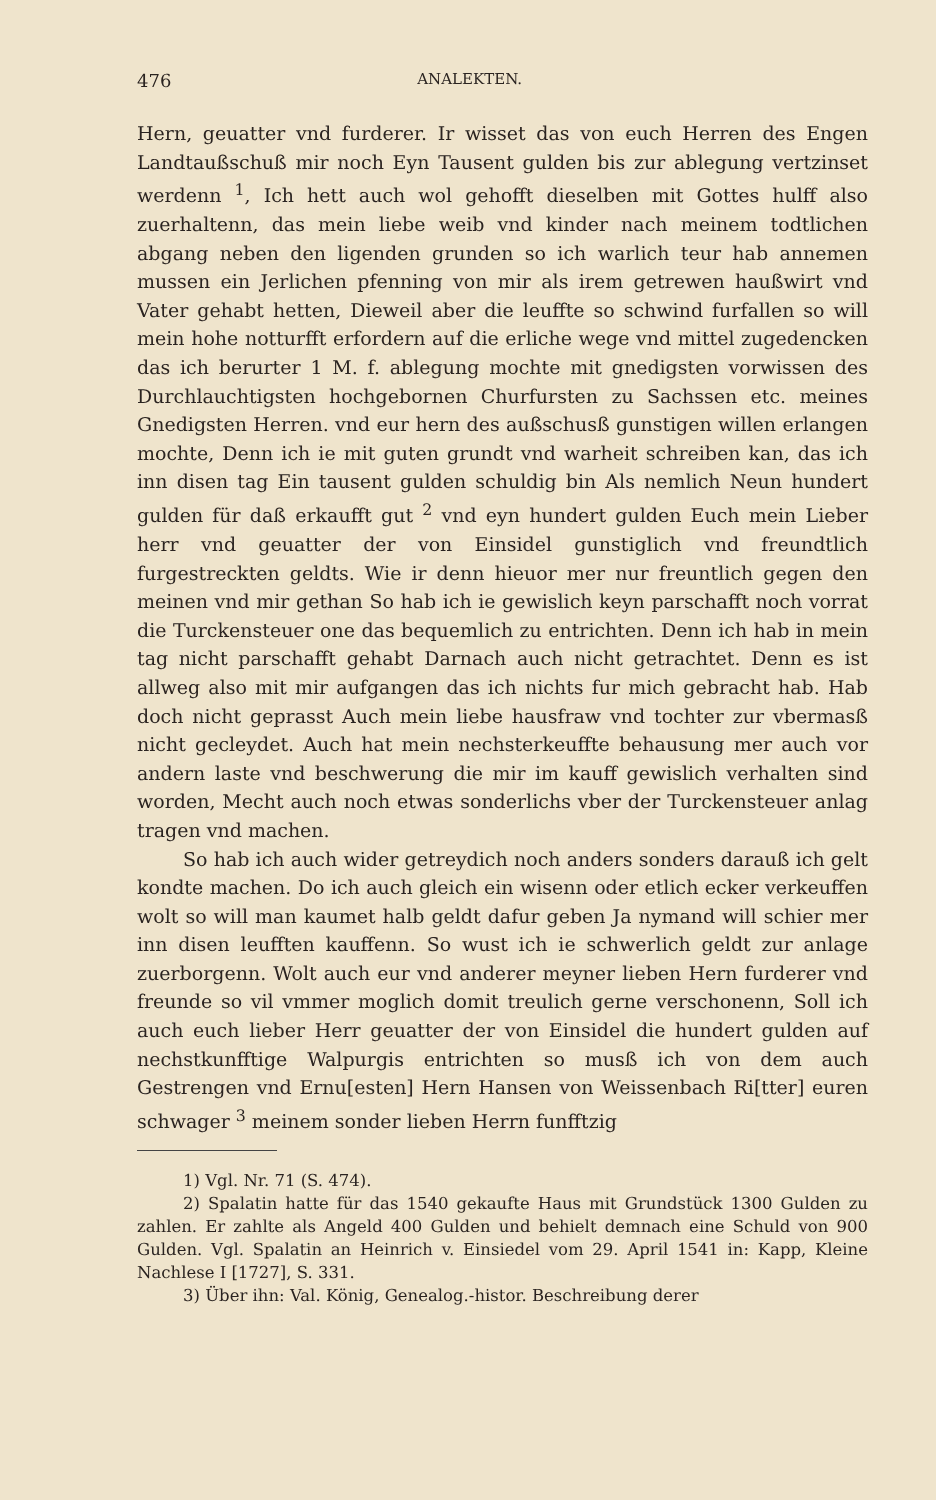476 ANALEKTEN.
Hern, geuatter vnd furderer. Ir wisset das von euch Herren des Engen Landtaußschuß mir noch Eyn Tausent gulden bis zur ablegung vertzinset werdenn <sup>1</sup>, Ich hett auch wol gehofft dieselben mit Gottes hulff also zuerhaltenn, das mein liebe weib vnd kinder nach meinem todtlichen abgang neben den ligenden grunden so ich warlich teur hab annemen mussen ein Jerlichen pfenning von mir als irem getrewen haußwirt vnd Vater gehabt hetten, Dieweil aber die leuffte so schwind furfallen so will mein hohe notturfft erfordern auf die erliche wege vnd mittel zugedencken das ich berurter 1 M. f. ablegung mochte mit gnedigsten vorwissen des Durchlauchtigsten hochgebornen Churfursten zu Sachssen etc. meines Gnedigsten Herren. vnd eur hern des außschusß gunstigen willen erlangen mochte, Denn ich ie mit guten grundt vnd warheit schreiben kan, das ich inn disen tag Ein tausent gulden schuldig bin Als nemlich Neun hundert gulden für daß erkaufft gut <sup>2</sup> vnd eyn hundert gulden Euch mein Lieber herr vnd geuatter der von Einsidel gunstiglich vnd freundtlich furgestreckten geldts. Wie ir denn hieuor mer nur freuntlich gegen den meinen vnd mir gethan So hab ich ie gewislich keyn parschafft noch vorrat die Turckensteuer one das bequemlich zu entrichten. Denn ich hab in mein tag nicht parschafft gehabt Darnach auch nicht getrachtet. Denn es ist allweg also mit mir aufgangen das ich nichts fur mich gebracht hab. Hab doch nicht geprasst Auch mein liebe hausfraw vnd tochter zur vbermasß nicht gecleydet. Auch hat mein nechsterkeuffte behausung mer auch vor andern laste vnd beschwerung die mir im kauff gewislich verhalten sind worden, Mecht auch noch etwas sonderlichs vber der Turckensteuer anlag tragen vnd machen.
So hab ich auch wider getreydich noch anders sonders darauß ich gelt kondte machen. Do ich auch gleich ein wisenn oder etlich ecker verkeuffen wolt so will man kaumet halb geldt dafur geben Ja nymand will schier mer inn disen leufften kauffenn. So wust ich ie schwerlich geldt zur anlage zuerborgenn. Wolt auch eur vnd anderer meyner lieben Hern furderer vnd freunde so vil vmmer moglich domit treulich gerne verschonenn, Soll ich auch euch lieber Herr geuatter der von Einsidel die hundert gulden auf nechstkunfftige Walpurgis entrichten so musß ich von dem auch Gestrengen vnd Ernu[esten] Hern Hansen von Weissenbach Ri[tter] euren schwager <sup>3</sup> meinem sonder lieben Herrn funfftzig
1) Vgl. Nr. 71 (S. 474).
2) Spalatin hatte für das 1540 gekaufte Haus mit Grundstück 1300 Gulden zu zahlen. Er zahlte als Angeld 400 Gulden und behielt demnach eine Schuld von 900 Gulden. Vgl. Spalatin an Heinrich v. Einsiedel vom 29. April 1541 in: Kapp, Kleine Nachlese I [1727], S. 331.
3) Über ihn: Val. König, Genealog.-histor. Beschreibung derer